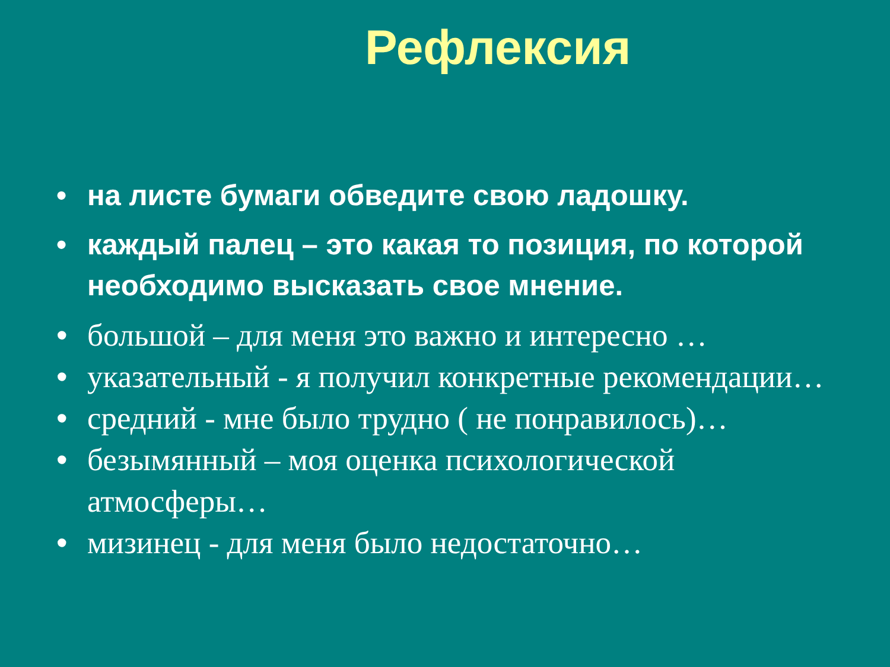Рефлексия
• на листе бумаги обведите свою ладошку.
• каждый палец – это какая то позиция, по которой необходимо высказать свое мнение.
• большой – для меня это важно и интересно …
• указательный - я получил конкретные рекомендации…
• средний - мне было трудно ( не понравилось)…
• безымянный – моя оценка психологической атмосферы…
• мизинец - для меня было недостаточно…